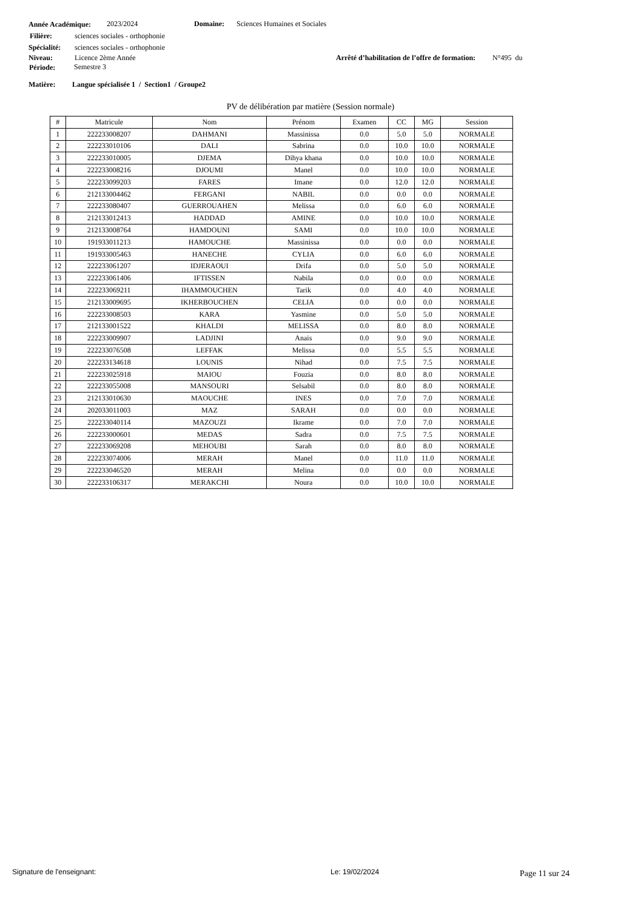Année Académique: 2023/2024 Domaine: Sciences Humaines et Sociales
Filière: sciences sociales - orthophonie
Spécialité: sciences sociales - orthophonie
Niveau: Licence 2ème Année Arrêté d’habilitation de l’offre de formation: N°495 du
Période: Semestre 3
Matière: Langue spécialisée 1 / Section1 / Groupe2
PV de délibération par matière (Session normale)
| # | Matricule | Nom | Prénom | Examen | CC | MG | Session |
| --- | --- | --- | --- | --- | --- | --- | --- |
| 1 | 222233008207 | DAHMANI | Massinissa | 0.0 | 5.0 | 5.0 | NORMALE |
| 2 | 222233010106 | DALI | Sabrina | 0.0 | 10.0 | 10.0 | NORMALE |
| 3 | 222233010005 | DJEMA | Dihya khana | 0.0 | 10.0 | 10.0 | NORMALE |
| 4 | 222233008216 | DJOUMI | Manel | 0.0 | 10.0 | 10.0 | NORMALE |
| 5 | 222233099203 | FARES | Imane | 0.0 | 12.0 | 12.0 | NORMALE |
| 6 | 212133004462 | FERGANI | NABIL | 0.0 | 0.0 | 0.0 | NORMALE |
| 7 | 222233080407 | GUERROUAHEN | Melissa | 0.0 | 6.0 | 6.0 | NORMALE |
| 8 | 212133012413 | HADDAD | AMINE | 0.0 | 10.0 | 10.0 | NORMALE |
| 9 | 212133008764 | HAMDOUNI | SAMI | 0.0 | 10.0 | 10.0 | NORMALE |
| 10 | 191933011213 | HAMOUCHE | Massinissa | 0.0 | 0.0 | 0.0 | NORMALE |
| 11 | 191933005463 | HANECHE | CYLIA | 0.0 | 6.0 | 6.0 | NORMALE |
| 12 | 222233061207 | IDJERAOUI | Drifa | 0.0 | 5.0 | 5.0 | NORMALE |
| 13 | 222233061406 | IFTISSEN | Nabila | 0.0 | 0.0 | 0.0 | NORMALE |
| 14 | 222233069211 | IHAMMOUCHEN | Tarik | 0.0 | 4.0 | 4.0 | NORMALE |
| 15 | 212133009695 | IKHERBOUCHEN | CELIA | 0.0 | 0.0 | 0.0 | NORMALE |
| 16 | 222233008503 | KARA | Yasmine | 0.0 | 5.0 | 5.0 | NORMALE |
| 17 | 212133001522 | KHALDI | MELISSA | 0.0 | 8.0 | 8.0 | NORMALE |
| 18 | 222233009907 | LADJINI | Anais | 0.0 | 9.0 | 9.0 | NORMALE |
| 19 | 222233076508 | LEFFAK | Melissa | 0.0 | 5.5 | 5.5 | NORMALE |
| 20 | 222233134618 | LOUNIS | Nihad | 0.0 | 7.5 | 7.5 | NORMALE |
| 21 | 222233025918 | MAIOU | Fouzia | 0.0 | 8.0 | 8.0 | NORMALE |
| 22 | 222233055008 | MANSOURI | Selsabil | 0.0 | 8.0 | 8.0 | NORMALE |
| 23 | 212133010630 | MAOUCHE | INES | 0.0 | 7.0 | 7.0 | NORMALE |
| 24 | 202033011003 | MAZ | SARAH | 0.0 | 0.0 | 0.0 | NORMALE |
| 25 | 222233040114 | MAZOUZI | Ikrame | 0.0 | 7.0 | 7.0 | NORMALE |
| 26 | 222233000601 | MEDAS | Sadra | 0.0 | 7.5 | 7.5 | NORMALE |
| 27 | 222233069208 | MEHOUBI | Sarah | 0.0 | 8.0 | 8.0 | NORMALE |
| 28 | 222233074006 | MERAH | Manel | 0.0 | 11.0 | 11.0 | NORMALE |
| 29 | 222233046520 | MERAH | Melina | 0.0 | 0.0 | 0.0 | NORMALE |
| 30 | 222233106317 | MERAKCHI | Noura | 0.0 | 10.0 | 10.0 | NORMALE |
Signature de l'enseignant: Le: 19/02/2024 Page 11 sur 24